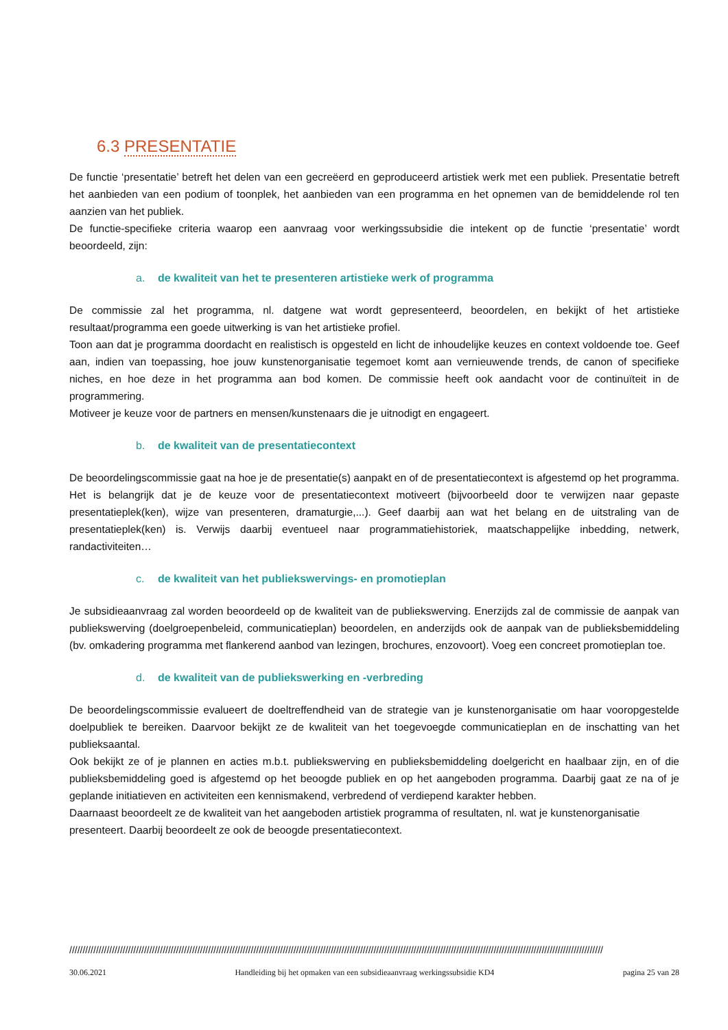6.3 PRESENTATIE
De functie ‘presentatie’ betreft het delen van een gecreëerd en geproduceerd artistiek werk met een publiek. Presentatie betreft het aanbieden van een podium of toonplek, het aanbieden van een programma en het opnemen van de bemiddelende rol ten aanzien van het publiek.
De functie-specifieke criteria waarop een aanvraag voor werkingssubsidie die intekent op de functie ‘presentatie’ wordt beoordeeld, zijn:
a. de kwaliteit van het te presenteren artistieke werk of programma
De commissie zal het programma, nl. datgene wat wordt gepresenteerd, beoordelen, en bekijkt of het artistieke resultaat/programma een goede uitwerking is van het artistieke profiel.
Toon aan dat je programma doordacht en realistisch is opgesteld en licht de inhoudelijke keuzes en context voldoende toe. Geef aan, indien van toepassing, hoe jouw kunstenorganisatie tegemoet komt aan vernieuwende trends, de canon of specifieke niches, en hoe deze in het programma aan bod komen. De commissie heeft ook aandacht voor de continuïteit in de programmering.
Motiveer je keuze voor de partners en mensen/kunstenaars die je uitnodigt en engageert.
b. de kwaliteit van de presentatiecontext
De beoordelingscommissie gaat na hoe je de presentatie(s) aanpakt en of de presentatiecontext is afgestemd op het programma. Het is belangrijk dat je de keuze voor de presentatiecontext motiveert (bijvoorbeeld door te verwijzen naar gepaste presentatieplek(ken), wijze van presenteren, dramaturgie,...). Geef daarbij aan wat het belang en de uitstraling van de presentatieplek(ken) is. Verwijs daarbij eventueel naar programmatiehistoriek, maatschappelijke inbedding, netwerk, randactiviteiten…
c. de kwaliteit van het publiekswervings- en promotieplan
Je subsidieaanvraag zal worden beoordeeld op de kwaliteit van de publiekswerving. Enerzijds zal de commissie de aanpak van publiekswerving (doelgroepenbeleid, communicatieplan) beoordelen, en anderzijds ook de aanpak van de publieksbemiddeling (bv. omkadering programma met flankerend aanbod van lezingen, brochures, enzovoort). Voeg een concreet promotieplan toe.
d. de kwaliteit van de publiekswerking en -verbreding
De beoordelingscommissie evalueert de doeltreffendheid van de strategie van je kunstenorganisatie om haar vooropgestelde doelpubliek te bereiken. Daarvoor bekijkt ze de kwaliteit van het toegevoegde communicatieplan en de inschatting van het publieksaantal.
Ook bekijkt ze of je plannen en acties m.b.t. publiekswerving en publieksbemiddeling doelgericht en haalbaar zijn, en of die publieksbemiddeling goed is afgestemd op het beoogde publiek en op het aangeboden programma. Daarbij gaat ze na of je geplande initiatieven en activiteiten een kennismakend, verbredend of verdiepend karakter hebben.
Daarnaast beoordeelt ze de kwaliteit van het aangeboden artistiek programma of resultaten, nl. wat je kunstenorganisatie presenteert. Daarbij beoordeelt ze ook de beoogde presentatiecontext.
////////////////////////////////////////////////////////////////////////////////////////////////////////////////////////////////////////////////////////////////////////////////////////////////////////
30.06.2021 Handleiding bij het opmaken van een subsidieaanvraag werkingssubsidie KD4 pagina 25 van 28